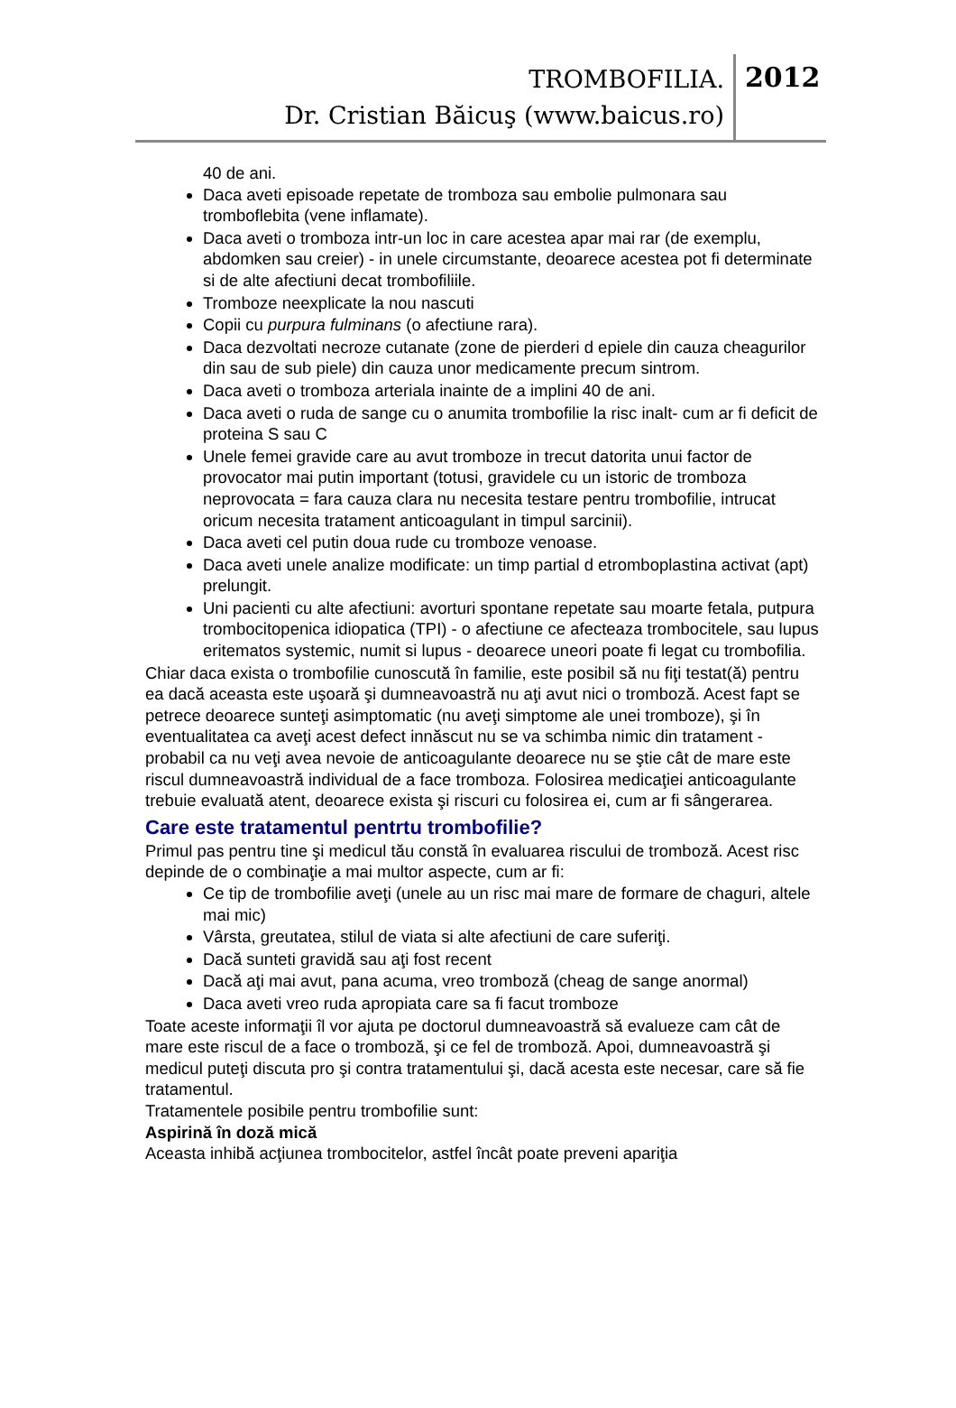TROMBOFILIA.
Dr. Cristian Băicuş (www.baicus.ro)
2012
40 de ani.
Daca aveti episoade repetate de tromboza sau embolie pulmonara sau tromboflebita (vene inflamate).
Daca aveti o tromboza intr-un loc in care acestea apar mai rar (de exemplu, abdomken sau creier) - in unele circumstante, deoarece acestea pot fi determinate si de alte afectiuni decat trombofiliile.
Tromboze neexplicate la nou nascuti
Copii cu purpura fulminans (o afectiune rara).
Daca dezvoltati necroze cutanate (zone de pierderi d epiele din cauza cheagurilor din sau de sub piele) din cauza unor medicamente precum sintrom.
Daca aveti o tromboza arteriala inainte de a implini 40 de ani.
Daca aveti o ruda de sange cu o anumita trombofilie la risc inalt- cum ar fi deficit de proteina S sau C
Unele femei gravide care au avut tromboze in trecut datorita unui factor de provocator mai putin important (totusi, gravidele cu un istoric de tromboza neprovocata = fara cauza clara nu necesita testare pentru trombofilie, intrucat oricum necesita tratament anticoagulant in timpul sarcinii).
Daca aveti cel putin doua rude cu tromboze venoase.
Daca aveti unele analize modificate: un timp partial d etromboplastina activat (apt) prelungit.
Uni pacienti cu alte afectiuni: avorturi spontane repetate sau moarte fetala, putpura trombocitopenica idiopatica (TPI) - o afectiune ce afecteaza trombocitele, sau lupus eritematos systemic, numit si lupus - deoarece uneori poate fi legat cu trombofilia.
Chiar daca exista o trombofilie cunoscută în familie, este posibil să nu fiţi testat(ă) pentru ea dacă aceasta este uşoară şi dumneavoastră nu aţi avut nici o tromboză. Acest fapt se petrece deoarece sunteţi asimptomatic (nu aveţi simptome ale unei tromboze), şi în eventualitatea ca aveţi acest defect innăscut nu se va schimba nimic din tratament - probabil ca nu veţi avea nevoie de anticoagulante deoarece nu se ştie cât de mare este riscul dumneavoastră individual de a face tromboza. Folosirea medicaţiei anticoagulante trebuie evaluată atent, deoarece exista şi riscuri cu folosirea ei, cum ar fi sângerarea.
Care este tratamentul pentrtu trombofilie?
Primul pas pentru tine şi medicul tău constă în evaluarea riscului de tromboză. Acest risc depinde de o combinaţie a mai multor aspecte, cum ar fi:
Ce tip de trombofilie aveţi (unele au un risc mai mare de formare de chaguri, altele mai mic)
Vârsta, greutatea, stilul de viata si alte afectiuni de care suferiţi.
Dacă sunteti gravidă sau aţi fost recent
Dacă aţi mai avut, pana acuma, vreo tromboză (cheag de sange anormal)
Daca aveti vreo ruda apropiata care sa fi facut tromboze
Toate aceste informaţii îl vor ajuta pe doctorul dumneavoastră să evalueze cam cât de mare este riscul de a face o tromboză, şi ce fel de tromboză. Apoi, dumneavoastră şi medicul puteţi discuta pro şi contra tratamentului şi, dacă acesta este necesar, care să fie tratamentul.
Tratamentele posibile pentru trombofilie sunt:
Aspirină în doză mică
Aceasta inhibă acţiunea trombocitelor, astfel încât poate preveni apariţia